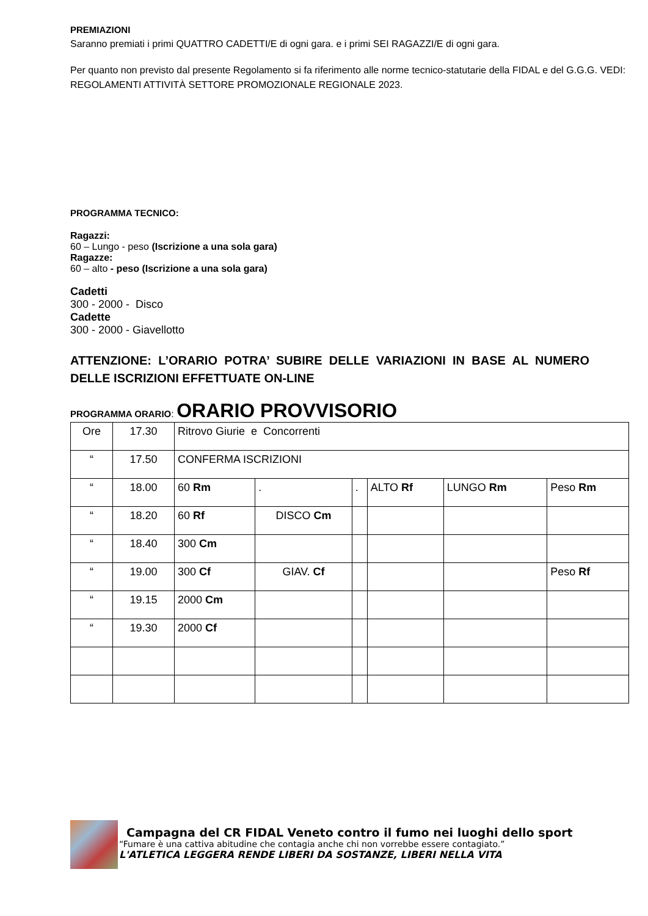PREMIAZIONI
Saranno premiati i primi QUATTRO CADETTI/E di ogni gara. e i primi SEI RAGAZZI/E di ogni gara.
Per quanto non previsto dal presente Regolamento si fa riferimento alle norme tecnico-statutarie della FIDAL e del G.G.G. VEDI: REGOLAMENTI ATTIVITÀ SETTORE PROMOZIONALE REGIONALE 2023.
PROGRAMMA TECNICO:
Ragazzi:
60 – Lungo - peso (Iscrizione a una sola gara)
Ragazze:
60 – alto - peso (Iscrizione a una sola gara)
Cadetti
300 - 2000 - Disco
Cadette
300 - 2000 - Giavellotto
ATTENZIONE: L’ORARIO POTRA’ SUBIRE DELLE VARIAZIONI IN BASE AL NUMERO DELLE ISCRIZIONI EFFETTUATE ON-LINE
PROGRAMMA ORARIO: ORARIO PROVVISORIO
| Ore | 17.30 | Ritrovo Giurie e Concorrenti | | | | | |
| “ | 17.50 | CONFERMA ISCRIZIONI | | | | | |
| “ | 18.00 | 60 Rm | . | . | ALTO Rf | LUNGO Rm | Peso Rm |
| “ | 18.20 | 60 Rf | DISCO Cm | | | | |
| “ | 18.40 | 300 Cm | | | | | |
| “ | 19.00 | 300 Cf | GIAV. Cf | | | | Peso Rf |
| “ | 19.15 | 2000 Cm | | | | | |
| “ | 19.30 | 2000 Cf | | | | | |
Campagna del CR FIDAL Veneto contro il fumo nei luoghi dello sport
“Fumare è una cattiva abitudine che contagia anche chi non vorrebbe essere contagiato.”
L'ATLETICA LEGGERA RENDE LIBERI DA SOSTANZE, LIBERI NELLA VITA